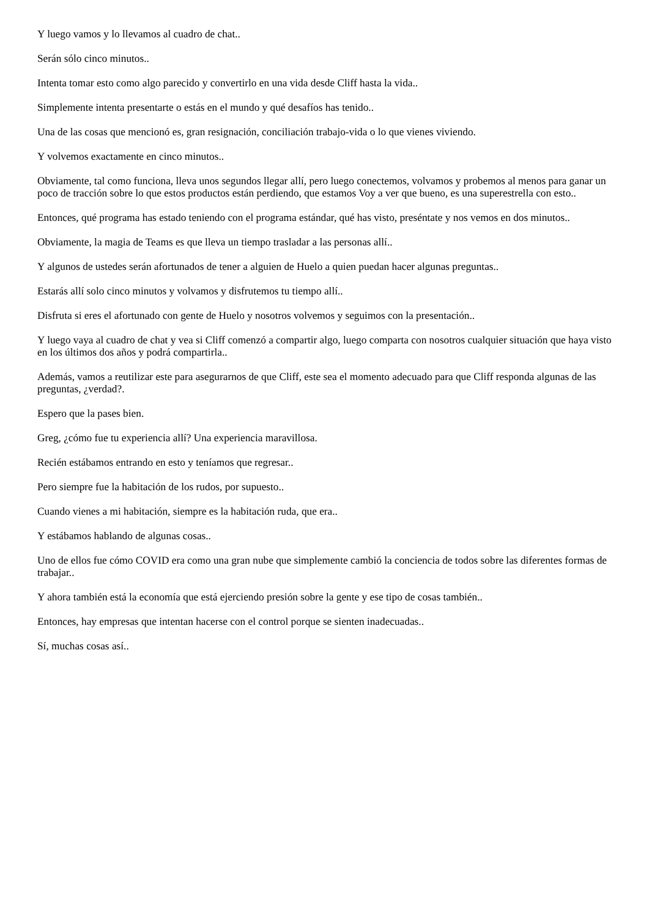Y luego vamos y lo llevamos al cuadro de chat..
Serán sólo cinco minutos..
Intenta tomar esto como algo parecido y convertirlo en una vida desde Cliff hasta la vida..
Simplemente intenta presentarte o estás en el mundo y qué desafíos has tenido..
Una de las cosas que mencionó es, gran resignación, conciliación trabajo-vida o lo que vienes viviendo.
Y volvemos exactamente en cinco minutos..
Obviamente, tal como funciona, lleva unos segundos llegar allí, pero luego conectemos, volvamos y probemos al menos para ganar un poco de tracción sobre lo que estos productos están perdiendo, que estamos Voy a ver que bueno, es una superestrella con esto..
Entonces, qué programa has estado teniendo con el programa estándar, qué has visto, preséntate y nos vemos en dos minutos..
Obviamente, la magia de Teams es que lleva un tiempo trasladar a las personas allí..
Y algunos de ustedes serán afortunados de tener a alguien de Huelo a quien puedan hacer algunas preguntas..
Estarás allí solo cinco minutos y volvamos y disfrutemos tu tiempo allí..
Disfruta si eres el afortunado con gente de Huelo y nosotros volvemos y seguimos con la presentación..
Y luego vaya al cuadro de chat y vea si Cliff comenzó a compartir algo, luego comparta con nosotros cualquier situación que haya visto en los últimos dos años y podrá compartirla..
Además, vamos a reutilizar este para asegurarnos de que Cliff, este sea el momento adecuado para que Cliff responda algunas de las preguntas, ¿verdad?.
Espero que la pases bien.
Greg, ¿cómo fue tu experiencia allí? Una experiencia maravillosa.
Recién estábamos entrando en esto y teníamos que regresar..
Pero siempre fue la habitación de los rudos, por supuesto..
Cuando vienes a mi habitación, siempre es la habitación ruda, que era..
Y estábamos hablando de algunas cosas..
Uno de ellos fue cómo COVID era como una gran nube que simplemente cambió la conciencia de todos sobre las diferentes formas de trabajar..
Y ahora también está la economía que está ejerciendo presión sobre la gente y ese tipo de cosas también..
Entonces, hay empresas que intentan hacerse con el control porque se sienten inadecuadas..
Sí, muchas cosas así..